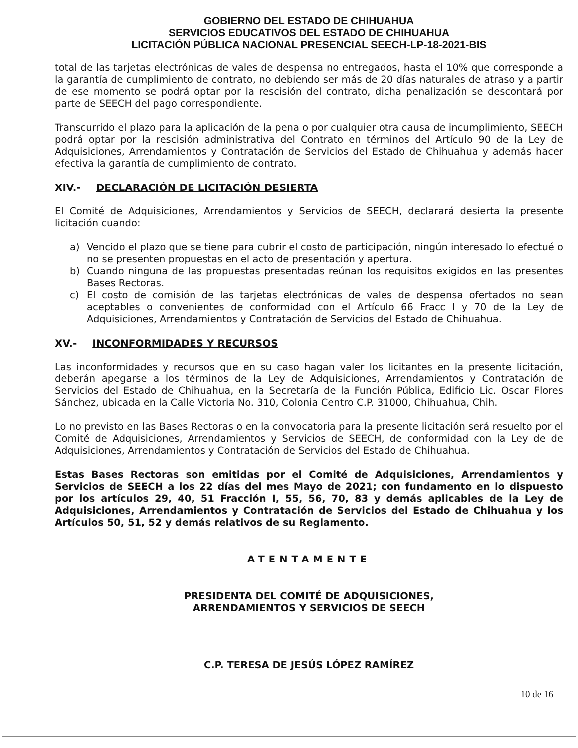GOBIERNO DEL ESTADO DE CHIHUAHUA
SERVICIOS EDUCATIVOS DEL ESTADO DE CHIHUAHUA
LICITACIÓN PÚBLICA NACIONAL PRESENCIAL SEECH-LP-18-2021-BIS
total de las tarjetas electrónicas de vales de despensa no entregados, hasta el 10% que corresponde a la garantía de cumplimiento de contrato, no debiendo ser más de 20 días naturales de atraso y a partir de ese momento se podrá optar por la rescisión del contrato, dicha penalización se descontará por parte de SEECH del pago correspondiente.
Transcurrido el plazo para la aplicación de la pena o por cualquier otra causa de incumplimiento, SEECH podrá optar por la rescisión administrativa del Contrato en términos del Artículo 90 de la Ley de Adquisiciones, Arrendamientos y Contratación de Servicios del Estado de Chihuahua y además hacer efectiva la garantía de cumplimiento de contrato.
XIV.- DECLARACIÓN DE LICITACIÓN DESIERTA
El Comité de Adquisiciones, Arrendamientos y Servicios de SEECH, declarará desierta la presente licitación cuando:
a) Vencido el plazo que se tiene para cubrir el costo de participación, ningún interesado lo efectué o no se presenten propuestas en el acto de presentación y apertura.
b) Cuando ninguna de las propuestas presentadas reúnan los requisitos exigidos en las presentes Bases Rectoras.
c) El costo de comisión de las tarjetas electrónicas de vales de despensa ofertados no sean aceptables o convenientes de conformidad con el Artículo 66 Fracc I y 70 de la Ley de Adquisiciones, Arrendamientos y Contratación de Servicios del Estado de Chihuahua.
XV.- INCONFORMIDADES Y RECURSOS
Las inconformidades y recursos que en su caso hagan valer los licitantes en la presente licitación, deberán apegarse a los términos de la Ley de Adquisiciones, Arrendamientos y Contratación de Servicios del Estado de Chihuahua, en la Secretaría de la Función Pública, Edificio Lic. Oscar Flores Sánchez, ubicada en la Calle Victoria No. 310, Colonia Centro C.P. 31000, Chihuahua, Chih.
Lo no previsto en las Bases Rectoras o en la convocatoria para la presente licitación será resuelto por el Comité de Adquisiciones, Arrendamientos y Servicios de SEECH, de conformidad con la Ley de de Adquisiciones, Arrendamientos y Contratación de Servicios del Estado de Chihuahua.
Estas Bases Rectoras son emitidas por el Comité de Adquisiciones, Arrendamientos y Servicios de SEECH a los 22 días del mes Mayo de 2021; con fundamento en lo dispuesto por los artículos 29, 40, 51 Fracción I, 55, 56, 70, 83 y demás aplicables de la Ley de Adquisiciones, Arrendamientos y Contratación de Servicios del Estado de Chihuahua y los Artículos 50, 51, 52 y demás relativos de su Reglamento.
ATENTAMENTE
PRESIDENTA DEL COMITÉ DE ADQUISICIONES,
ARRENDAMIENTOS Y SERVICIOS DE SEECH
C.P. TERESA DE JESÚS LÓPEZ RAMÍREZ
10 de 16